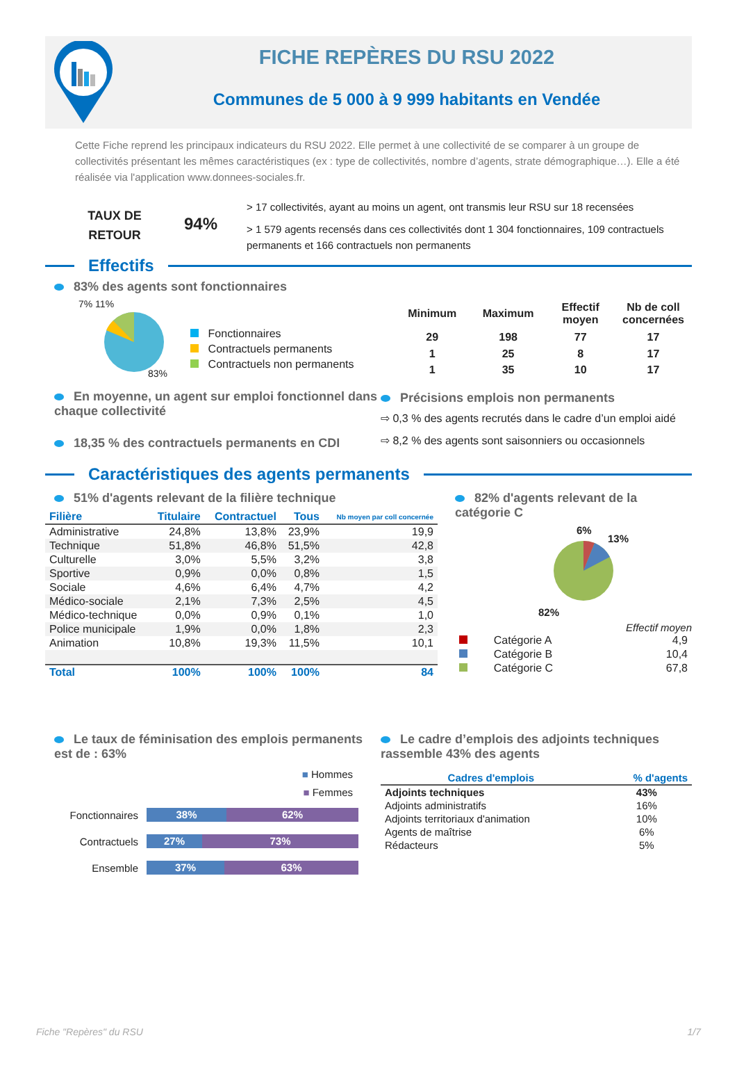FICHE REPÈRES DU RSU 2022
Communes de 5 000 à 9 999 habitants en Vendée
Cette Fiche reprend les principaux indicateurs du RSU 2022. Elle permet à une collectivité de se comparer à un groupe de collectivités présentant les mêmes caractéristiques (ex : type de collectivités, nombre d’agents, strate démographique…). Elle a été réalisée via l'application www.donnees-sociales.fr.
TAUX DE
RETOUR
94%
> 17 collectivités, ayant au moins un agent, ont transmis leur RSU sur 18 recensées
> 1 579 agents recensés dans ces collectivités dont 1 304 fonctionnaires, 109 contractuels permanents et 166 contractuels non permanents
Effectifs
83% des agents sont fonctionnaires
7% 11%
83%
Fonctionnaires
Contractuels permanents
Contractuels non permanents
| Minimum | Maximum | Effectif moyen | Nb de coll concernées |
| --- | --- | --- | --- |
| 29 | 198 | 77 | 17 |
| 1 | 25 | 8 | 17 |
| 1 | 35 | 10 | 17 |
En moyenne, un agent sur emploi fonctionnel dans chaque collectivité
18,35 % des contractuels permanents en CDI
Précisions emplois non permanents
⇨ 0,3 % des agents recrutés dans le cadre d’un emploi aidé
⇨ 8,2 % des agents sont saisonniers ou occasionnels
Caractéristiques des agents permanents
51% d'agents relevant de la filière technique
| Filière | Titulaire | Contractuel | Tous | Nb moyen par coll concernée |
| --- | --- | --- | --- | --- |
| Administrative | 24,8% | 13,8% | 23,9% | 19,9 |
| Technique | 51,8% | 46,8% | 51,5% | 42,8 |
| Culturelle | 3,0% | 5,5% | 3,2% | 3,8 |
| Sportive | 0,9% | 0,0% | 0,8% | 1,5 |
| Sociale | 4,6% | 6,4% | 4,7% | 4,2 |
| Médico-sociale | 2,1% | 7,3% | 2,5% | 4,5 |
| Médico-technique | 0,0% | 0,9% | 0,1% | 1,0 |
| Police municipale | 1,9% | 0,0% | 1,8% | 2,3 |
| Animation | 10,8% | 19,3% | 11,5% | 10,1 |
| Total | 100% | 100% | 100% | 84 |
82% d'agents relevant de la catégorie C
6%
13%
82%
Effectif moyen
| | Catégorie A | 4,9 |
| | Catégorie B | 10,4 |
| | Catégorie C | 67,8 |
Le taux de féminisation des emplois permanents est de : 63%
■ Hommes
■ Femmes
| Fonctionnaires | 38% 62% |
| Contractuels | 27% 73% |
| Ensemble | 37% 63% |
Le cadre d’emplois des adjoints techniques rassemble 43% des agents
| Cadres d'emplois | % d'agents |
| --- | --- |
| Adjoints techniques | 43% |
| Adjoints administratifs | 16% |
| Adjoints territoriaux d'animation | 10% |
| Agents de maîtrise | 6% |
| Rédacteurs | 5% |
Fiche "Repères" du RSU 1/7